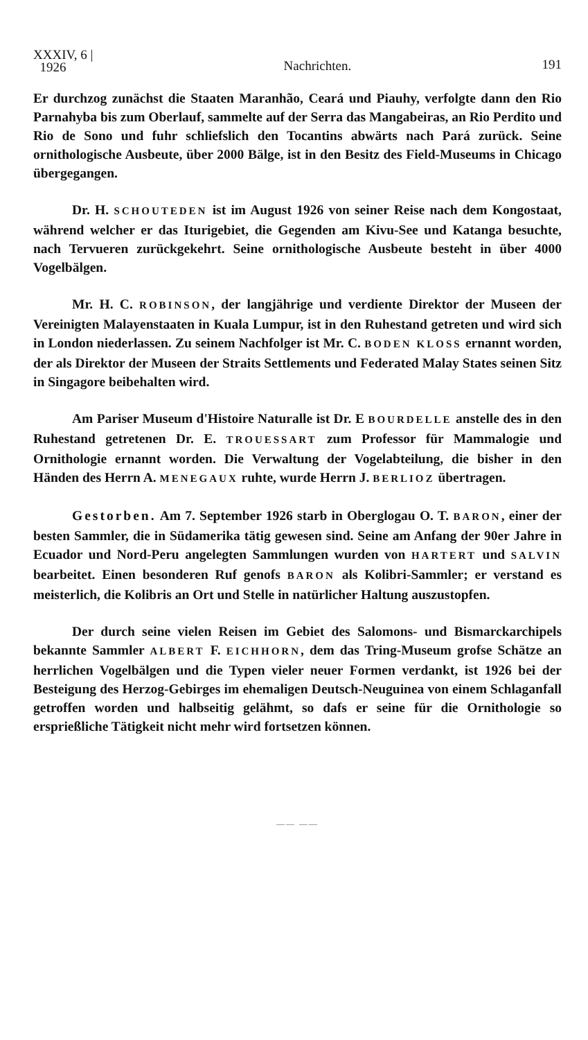XXXIV, 6 |
1926
Nachrichten. 191
Er durchzog zunächst die Staaten Maranhão, Ceará und Piauhy, verfolgte dann den Rio Parnahyba bis zum Oberlauf, sammelte auf der Serra das Mangabeiras, an Rio Perdito und Rio de Sono und fuhr schliefslich den Tocantins abwärts nach Pará zurück. Seine ornithologische Ausbeute, über 2000 Bälge, ist in den Besitz des Field-Museums in Chicago übergegangen.
Dr. H. SCHOUTEDEN ist im August 1926 von seiner Reise nach dem Kongostaat, während welcher er das Iturigebiet, die Gegenden am Kivu-See und Katanga besuchte, nach Tervueren zurückgekehrt. Seine ornithologische Ausbeute besteht in über 4000 Vogelbälgen.
Mr. H. C. ROBINSON, der langjährige und verdiente Direktor der Museen der Vereinigten Malayenstaaten in Kuala Lumpur, ist in den Ruhestand getreten und wird sich in London niederlassen. Zu seinem Nachfolger ist Mr. C. BODEN KLOSS ernannt worden, der als Direktor der Museen der Straits Settlements und Federated Malay States seinen Sitz in Singagore beibehalten wird.
Am Pariser Museum d'Histoire Naturalle ist Dr. E BOURDELLE anstelle des in den Ruhestand getretenen Dr. E. TROUESSART zum Professor für Mammalogie und Ornithologie ernannt worden. Die Verwaltung der Vogelabteilung, die bisher in den Händen des Herrn A. MENEGAUX ruhte, wurde Herrn J. BERLIOZ übertragen.
Gestorben. Am 7. September 1926 starb in Oberglogau O. T. BARON, einer der besten Sammler, die in Südamerika tätig gewesen sind. Seine am Anfang der 90er Jahre in Ecuador und Nord-Peru angelegten Sammlungen wurden von HARTERT und SALVIN bearbeitet. Einen besonderen Ruf genofs BARON als Kolibri-Sammler; er verstand es meisterlich, die Kolibris an Ort und Stelle in natürlicher Haltung auszustopfen.
Der durch seine vielen Reisen im Gebiet des Salomons- und Bismarckarchipels bekannte Sammler ALBERT F. EICHHORN, dem das Tring-Museum grofse Schätze an herrlichen Vogelbälgen und die Typen vieler neuer Formen verdankt, ist 1926 bei der Besteigung des Herzog-Gebirges im ehemaligen Deutsch-Neuguinea von einem Schlaganfall getroffen worden und halbseitig gelähmt, so dafs er seine für die Ornithologie so ersprießliche Tätigkeit nicht mehr wird fortsetzen können.
—— ——